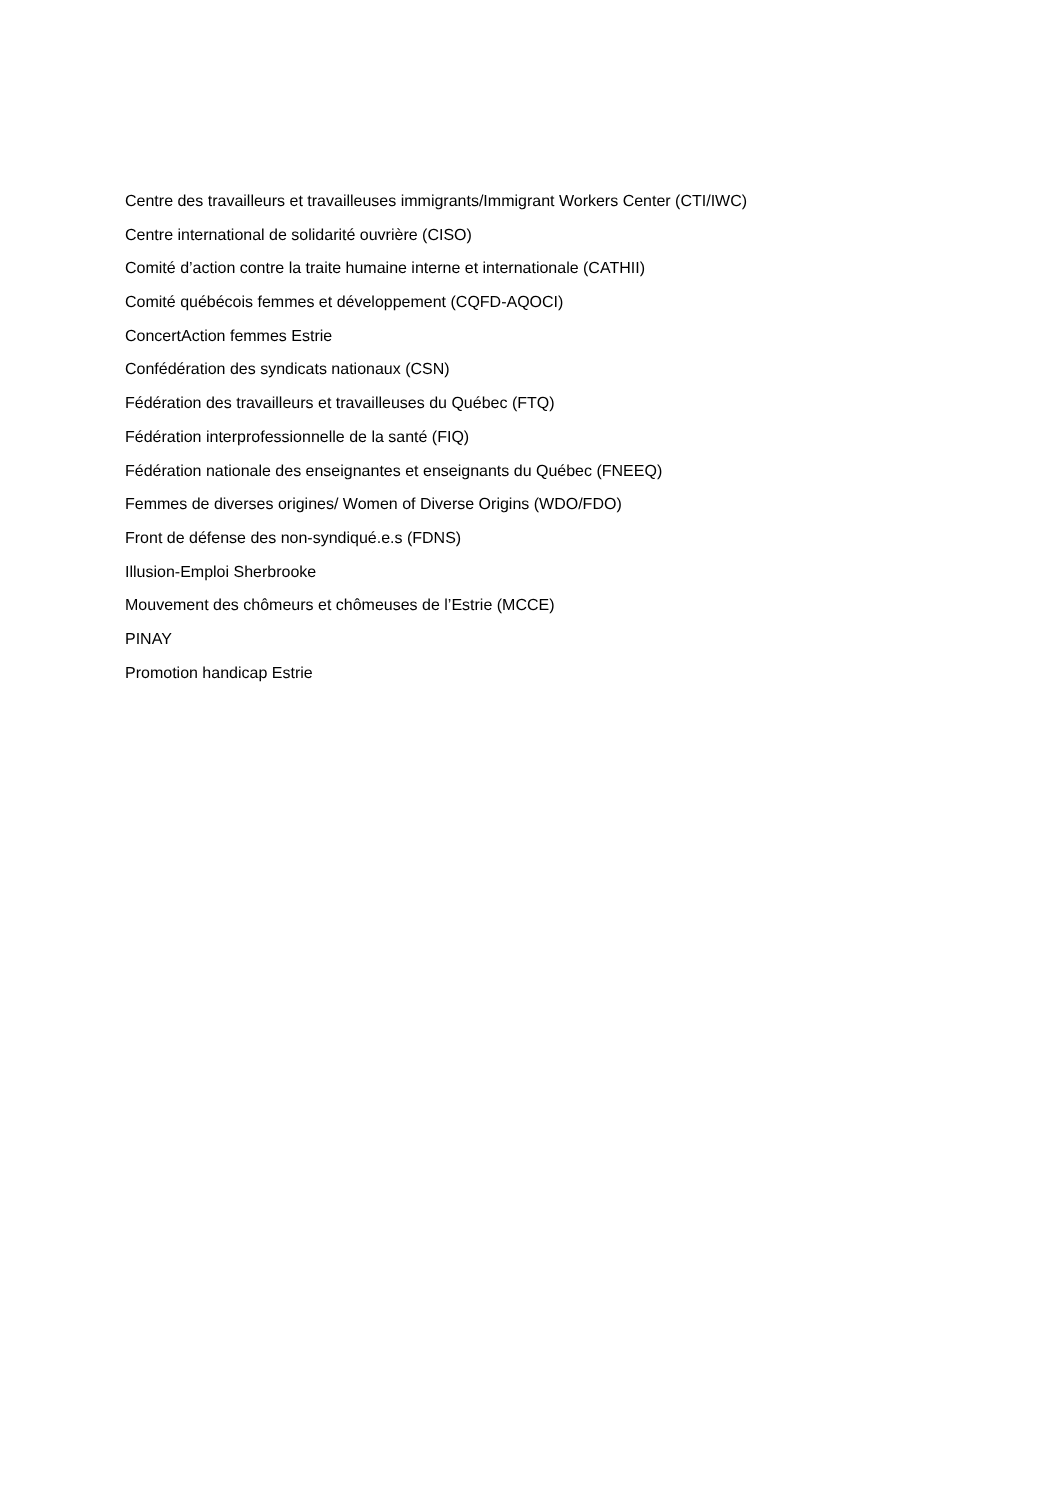Centre des travailleurs et travailleuses immigrants/Immigrant Workers Center (CTI/IWC)
Centre international de solidarité ouvrière (CISO)
Comité d’action contre la traite humaine interne et internationale (CATHII)
Comité québécois femmes et développement (CQFD-AQOCI)
ConcertAction femmes Estrie
Confédération des syndicats nationaux (CSN)
Fédération des travailleurs et travailleuses du Québec (FTQ)
Fédération interprofessionnelle de la santé (FIQ)
Fédération nationale des enseignantes et enseignants du Québec (FNEEQ)
Femmes de diverses origines/ Women of Diverse Origins (WDO/FDO)
Front de défense des non-syndiqué.e.s (FDNS)
Illusion-Emploi Sherbrooke
Mouvement des chômeurs et chômeuses de l’Estrie (MCCE)
PINAY
Promotion handicap Estrie